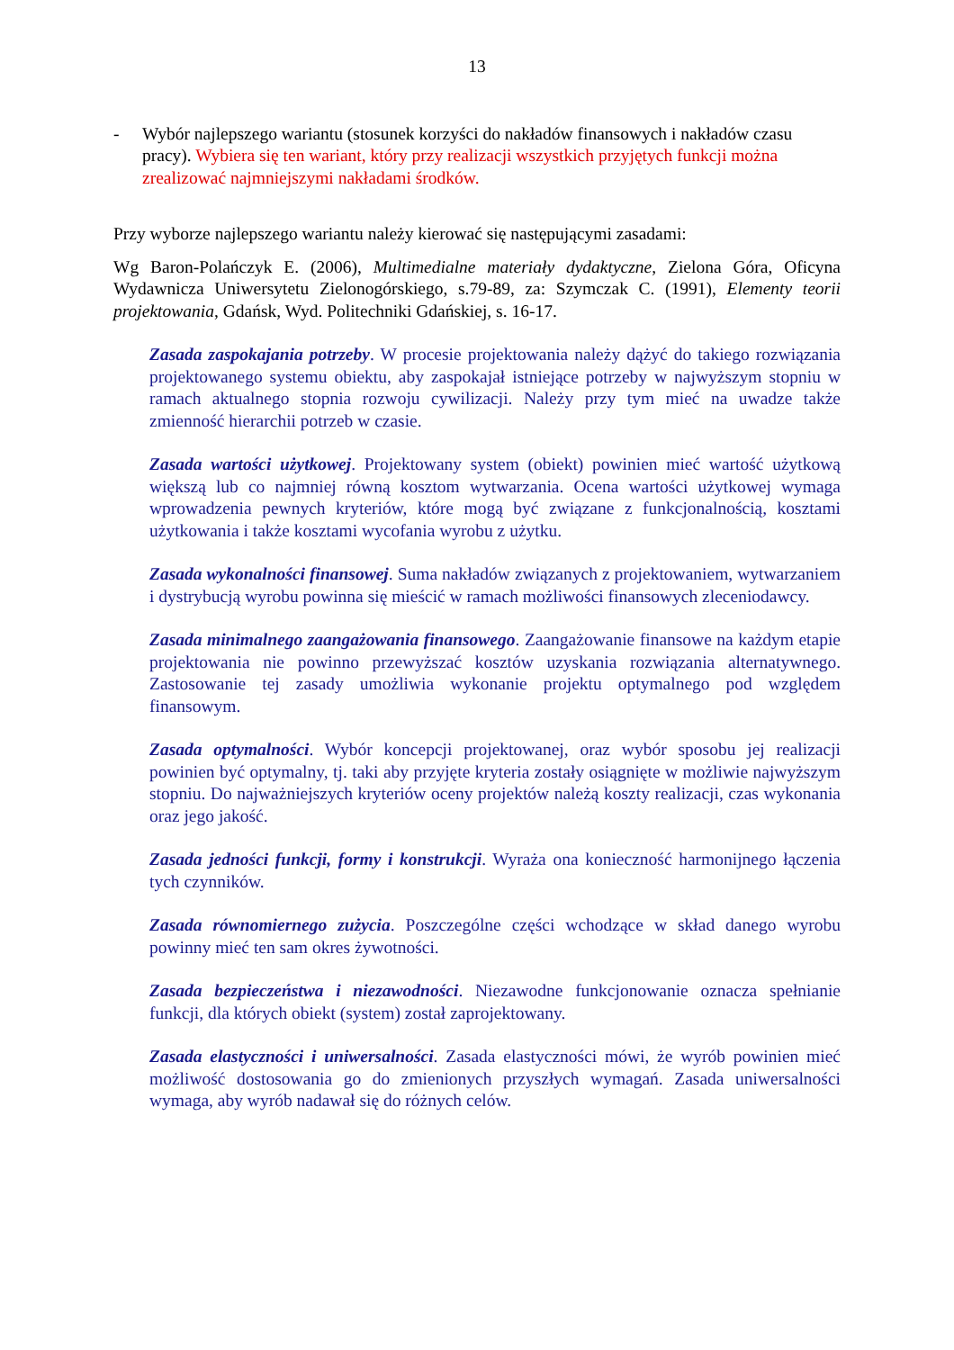13
- Wybór najlepszego wariantu (stosunek korzyści do nakładów finansowych i nakładów czasu pracy). Wybiera się ten wariant, który przy realizacji wszystkich przyjętych funkcji można zrealizować najmniejszymi nakładami środków.
Przy wyborze najlepszego wariantu należy kierować się następującymi zasadami:
Wg Baron-Polańczyk E. (2006), Multimedialne materiały dydaktyczne, Zielona Góra, Oficyna Wydawnicza Uniwersytetu Zielonogórskiego, s.79-89, za: Szymczak C. (1991), Elementy teorii projektowania, Gdańsk, Wyd. Politechniki Gdańskiej, s. 16-17.
Zasada zaspokajania potrzeby. W procesie projektowania należy dążyć do takiego rozwiązania projektowanego systemu obiektu, aby zaspokajał istniejące potrzeby w najwyższym stopniu w ramach aktualnego stopnia rozwoju cywilizacji. Należy przy tym mieć na uwadze także zmienność hierarchii potrzeb w czasie.
Zasada wartości użytkowej. Projektowany system (obiekt) powinien mieć wartość użytkową większą lub co najmniej równą kosztom wytwarzania. Ocena wartości użytkowej wymaga wprowadzenia pewnych kryteriów, które mogą być związane z funkcjonalnością, kosztami użytkowania i także kosztami wycofania wyrobu z użytku.
Zasada wykonalności finansowej. Suma nakładów związanych z projektowaniem, wytwarzaniem i dystrybucją wyrobu powinna się mieścić w ramach możliwości finansowych zleceniodawcy.
Zasada minimalnego zaangażowania finansowego. Zaangażowanie finansowe na każdym etapie projektowania nie powinno przewyższać kosztów uzyskania rozwiązania alternatywnego. Zastosowanie tej zasady umożliwia wykonanie projektu optymalnego pod względem finansowym.
Zasada optymalności. Wybór koncepcji projektowanej, oraz wybór sposobu jej realizacji powinien być optymalny, tj. taki aby przyjęte kryteria zostały osiągnięte w możliwie najwyższym stopniu. Do najważniejszych kryteriów oceny projektów należą koszty realizacji, czas wykonania oraz jego jakość.
Zasada jedności funkcji, formy i konstrukcji. Wyraża ona konieczność harmonijnego łączenia tych czynników.
Zasada równomiernego zużycia. Poszczególne części wchodzące w skład danego wyrobu powinny mieć ten sam okres żywotności.
Zasada bezpieczeństwa i niezawodności. Niezawodne funkcjonowanie oznacza spełnianie funkcji, dla których obiekt (system) został zaprojektowany.
Zasada elastyczności i uniwersalności. Zasada elastyczności mówi, że wyrób powinien mieć możliwość dostosowania go do zmienionych przyszłych wymagań. Zasada uniwersalności wymaga, aby wyrób nadawał się do różnych celów.